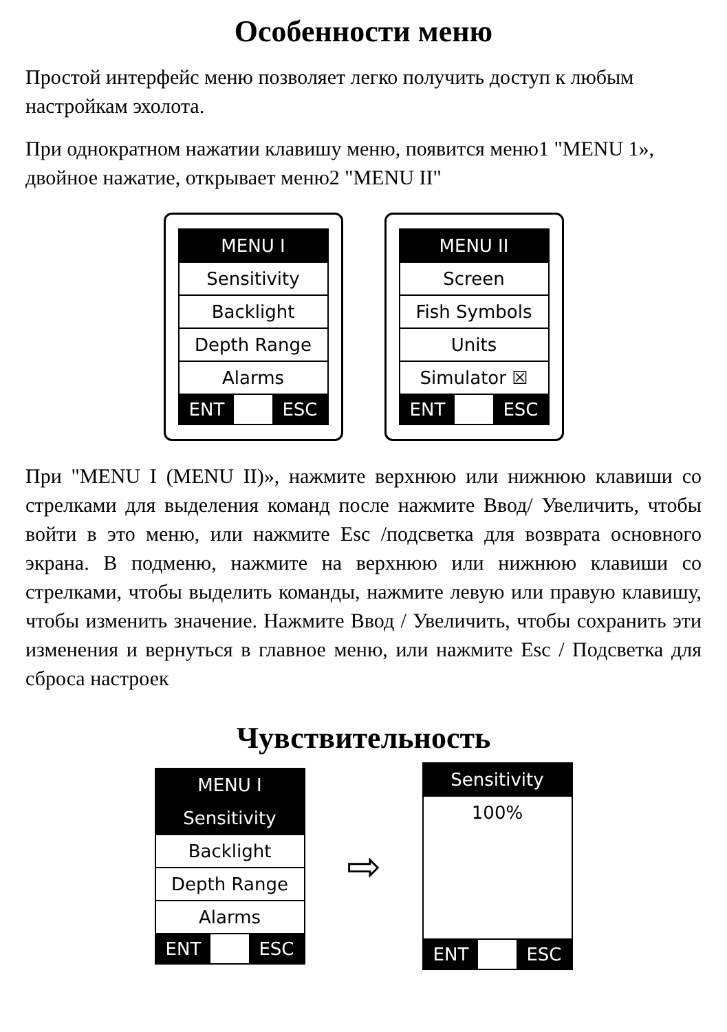Особенности меню
Простой интерфейс меню позволяет легко получить доступ к любым настройкам эхолота.
При однократном нажатии клавишу меню, появится меню1 "MENU 1», двойное нажатие, открывает меню2 "MENU II"
MENU I
Sensitivity
Backlight
Depth Range
Alarms
ENT ESC
MENU II
Screen
Fish Symbols
Units
Simulator ☒
ENT ESC
При "MENU I (MENU II)», нажмите верхнюю или нижнюю клавиши со стрелками для выделения команд после нажмите Ввод/ Увеличить, чтобы войти в это меню, или нажмите Esc /подсветка для возврата основного экрана. В подменю, нажмите на верхнюю или нижнюю клавиши со стрелками, чтобы выделить команды, нажмите левую или правую клавишу, чтобы изменить значение. Нажмите Ввод / Увеличить, чтобы сохранить эти изменения и вернуться в главное меню, или нажмите Esc / Подсветка для сброса настроек
Чувствительность
MENU I
Sensitivity
Backlight
Depth Range
Alarms
ENT ESC
⇨
Sensitivity
100%
ENT ESC